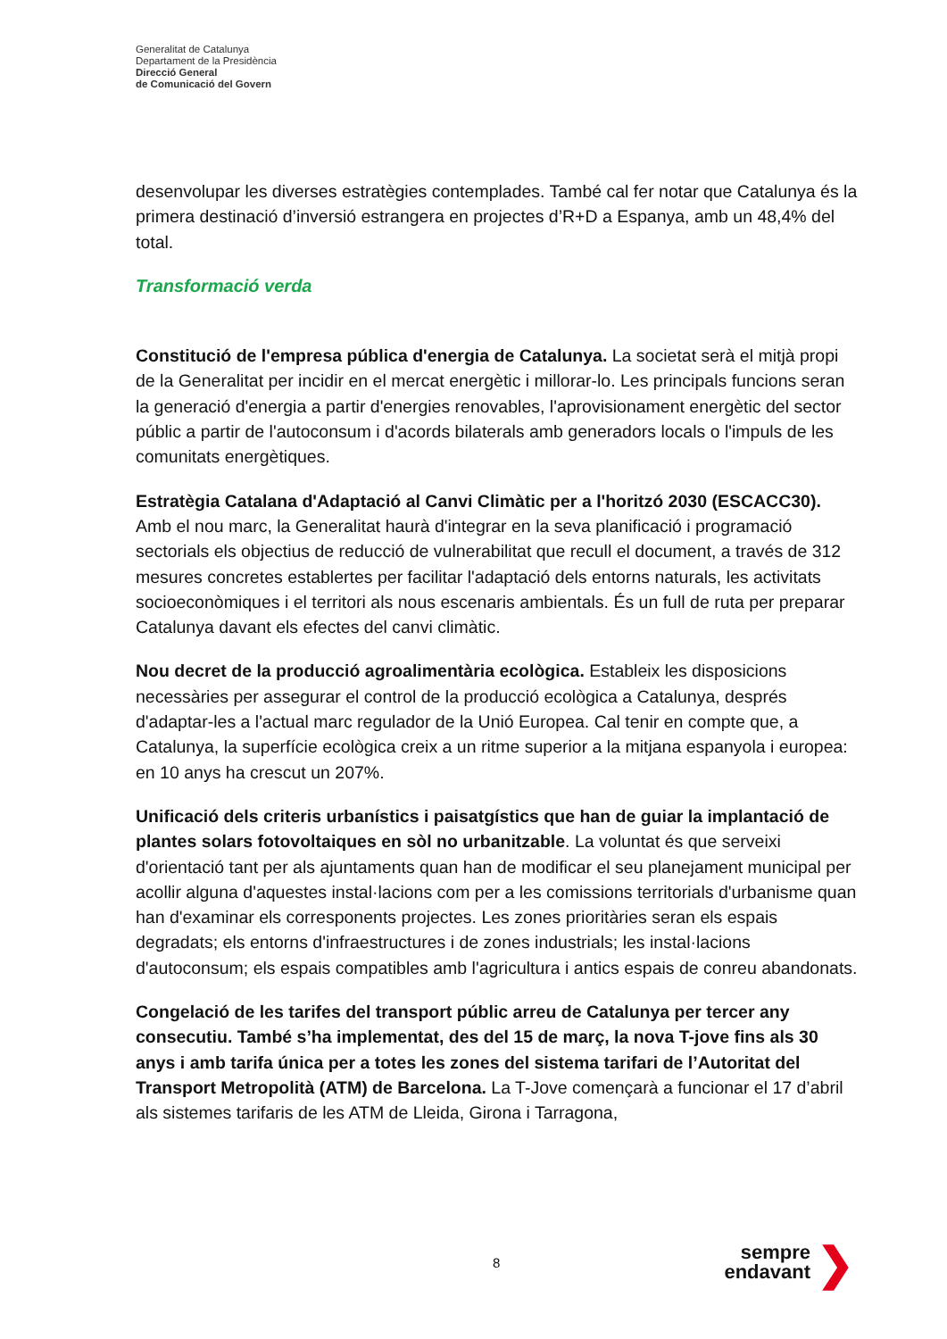Generalitat de Catalunya
Departament de la Presidència
Direcció General
de Comunicació del Govern
desenvolupar les diverses estratègies contemplades. També cal fer notar que Catalunya és la primera destinació d’inversió estrangera en projectes d’R+D a Espanya, amb un 48,4% del total.
Transformació verda
Constitució de l'empresa pública d'energia de Catalunya. La societat serà el mitjà propi de la Generalitat per incidir en el mercat energètic i millorar-lo. Les principals funcions seran la generació d'energia a partir d'energies renovables, l'aprovisionament energètic del sector públic a partir de l'autoconsum i d'acords bilaterals amb generadors locals o l'impuls de les comunitats energètiques.
Estratègia Catalana d'Adaptació al Canvi Climàtic per a l'horitzó 2030 (ESCACC30). Amb el nou marc, la Generalitat haurà d'integrar en la seva planificació i programació sectorials els objectius de reducció de vulnerabilitat que recull el document, a través de 312 mesures concretes establertes per facilitar l'adaptació dels entorns naturals, les activitats socioeconòmiques i el territori als nous escenaris ambientals. És un full de ruta per preparar Catalunya davant els efectes del canvi climàtic.
Nou decret de la producció agroalimentària ecològica. Estableix les disposicions necessàries per assegurar el control de la producció ecològica a Catalunya, després d'adaptar-les a l'actual marc regulador de la Unió Europea. Cal tenir en compte que, a Catalunya, la superfície ecològica creix a un ritme superior a la mitjana espanyola i europea: en 10 anys ha crescut un 207%.
Unificació dels criteris urbanístics i paisatgístics que han de guiar la implantació de plantes solars fotovoltaiques en sòl no urbanitzable. La voluntat és que serveixi d'orientació tant per als ajuntaments quan han de modificar el seu planejament municipal per acollir alguna d'aquestes instal·lacions com per a les comissions territorials d'urbanisme quan han d'examinar els corresponents projectes. Les zones prioritàries seran els espais degradats; els entorns d'infraestructures i de zones industrials; les instal·lacions d'autoconsum; els espais compatibles amb l'agricultura i antics espais de conreu abandonats.
Congelació de les tarifes del transport públic arreu de Catalunya per tercer any consecutiu. També s’ha implementat, des del 15 de març, la nova T-jove fins als 30 anys i amb tarifa única per a totes les zones del sistema tarifari de l’Autoritat del Transport Metropolità (ATM) de Barcelona. La T-Jove començarà a funcionar el 17 d’abril als sistemes tarifaris de les ATM de Lleida, Girona i Tarragona,
8
sempre
endavant
❯